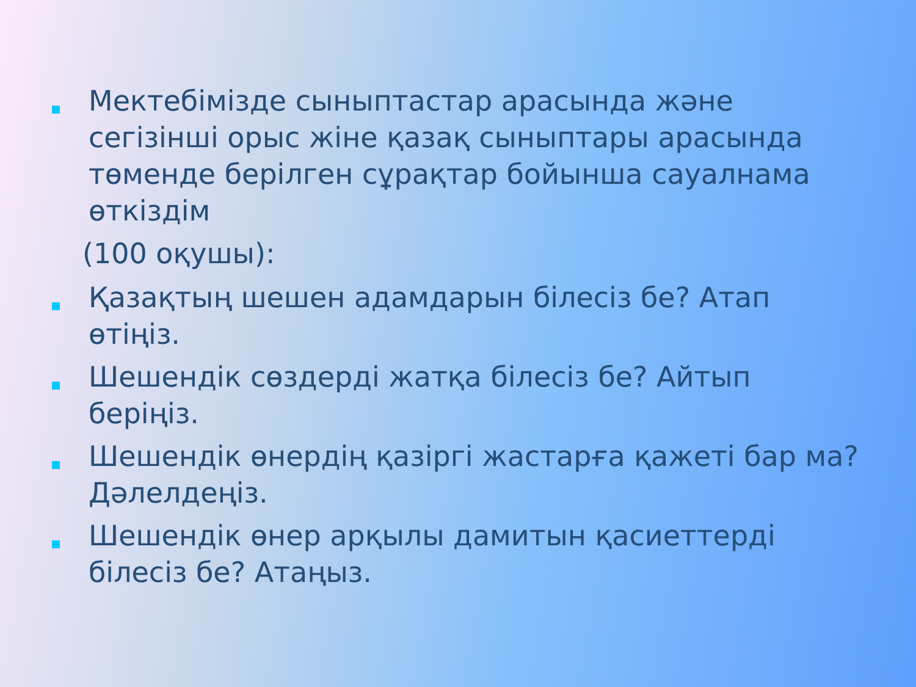Мектебімізде сыныптастар арасында және сегізінші орыс жіне қазақ сыныптары арасында төменде берілген сұрақтар бойынша сауалнама өткіздім
(100 оқушы):
Қазақтың шешен адамдарын білесіз бе? Атап өтіңіз.
Шешендік сөздерді жатқа білесіз бе? Айтып беріңіз.
Шешендік өнердің қазіргі жастарға қажеті бар ма? Дәлелдеңіз.
Шешендік өнер арқылы дамитын қасиеттерді білесіз бе? Атаңыз.